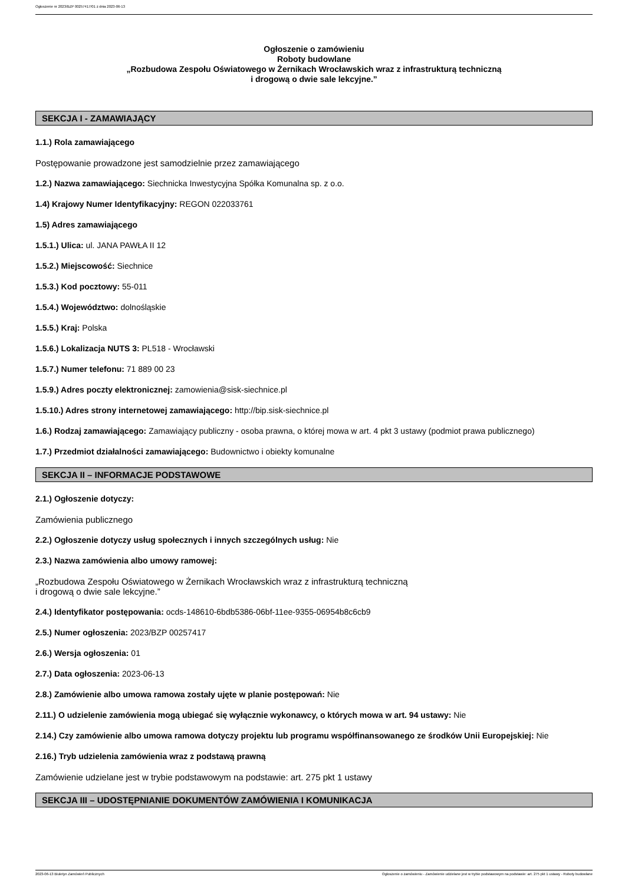Ogłoszenie nr 2023/BZP 00257417/01 z dnia 2023-06-13
Ogłoszenie o zamówieniu
Roboty budowlane
„Rozbudowa Zespołu Oświatowego w Żernikach Wrocławskich wraz z infrastrukturą techniczną
i drogową o dwie sale lekcyjne.”
SEKCJA I - ZAMAWIAJĄCY
1.1.) Rola zamawiającego
Postępowanie prowadzone jest samodzielnie przez zamawiającego
1.2.) Nazwa zamawiającego: Siechnicka Inwestycyjna Spółka Komunalna sp. z o.o.
1.4) Krajowy Numer Identyfikacyjny: REGON 022033761
1.5) Adres zamawiającego
1.5.1.) Ulica: ul. JANA PAWŁA II 12
1.5.2.) Miejscowość: Siechnice
1.5.3.) Kod pocztowy: 55-011
1.5.4.) Województwo: dolnośląskie
1.5.5.) Kraj: Polska
1.5.6.) Lokalizacja NUTS 3: PL518 - Wrocławski
1.5.7.) Numer telefonu: 71 889 00 23
1.5.9.) Adres poczty elektronicznej: zamowienia@sisk-siechnice.pl
1.5.10.) Adres strony internetowej zamawiającego: http://bip.sisk-siechnice.pl
1.6.) Rodzaj zamawiającego: Zamawiający publiczny - osoba prawna, o której mowa w art. 4 pkt 3 ustawy (podmiot prawa publicznego)
1.7.) Przedmiot działalności zamawiającego: Budownictwo i obiekty komunalne
SEKCJA II – INFORMACJE PODSTAWOWE
2.1.) Ogłoszenie dotyczy:
Zamówienia publicznego
2.2.) Ogłoszenie dotyczy usług społecznych i innych szczególnych usług: Nie
2.3.) Nazwa zamówienia albo umowy ramowej:
„Rozbudowa Zespołu Oświatowego w Żernikach Wrocławskich wraz z infrastrukturą techniczną
i drogową o dwie sale lekcyjne.”
2.4.) Identyfikator postępowania: ocds-148610-6bdb5386-06bf-11ee-9355-06954b8c6cb9
2.5.) Numer ogłoszenia: 2023/BZP 00257417
2.6.) Wersja ogłoszenia: 01
2.7.) Data ogłoszenia: 2023-06-13
2.8.) Zamówienie albo umowa ramowa zostały ujęte w planie postępowań: Nie
2.11.) O udzielenie zamówienia mogą ubiegać się wyłącznie wykonawcy, o których mowa w art. 94 ustawy: Nie
2.14.) Czy zamówienie albo umowa ramowa dotyczy projektu lub programu współfinansowanego ze środków Unii Europejskiej: Nie
2.16.) Tryb udzielenia zamówienia wraz z podstawą prawną
Zamówienie udzielane jest w trybie podstawowym na podstawie: art. 275 pkt 1 ustawy
SEKCJA III – UDOSTĘPNIANIE DOKUMENTÓW ZAMÓWIENIA I KOMUNIKACJA
2023-06-13 Biuletyn Zamówień Publicznych Ogłoszenie o zamówieniu - Zamówienie udzielane jest w trybie podstawowym na podstawie: art. 275 pkt 1 ustawy - Roboty budowlane